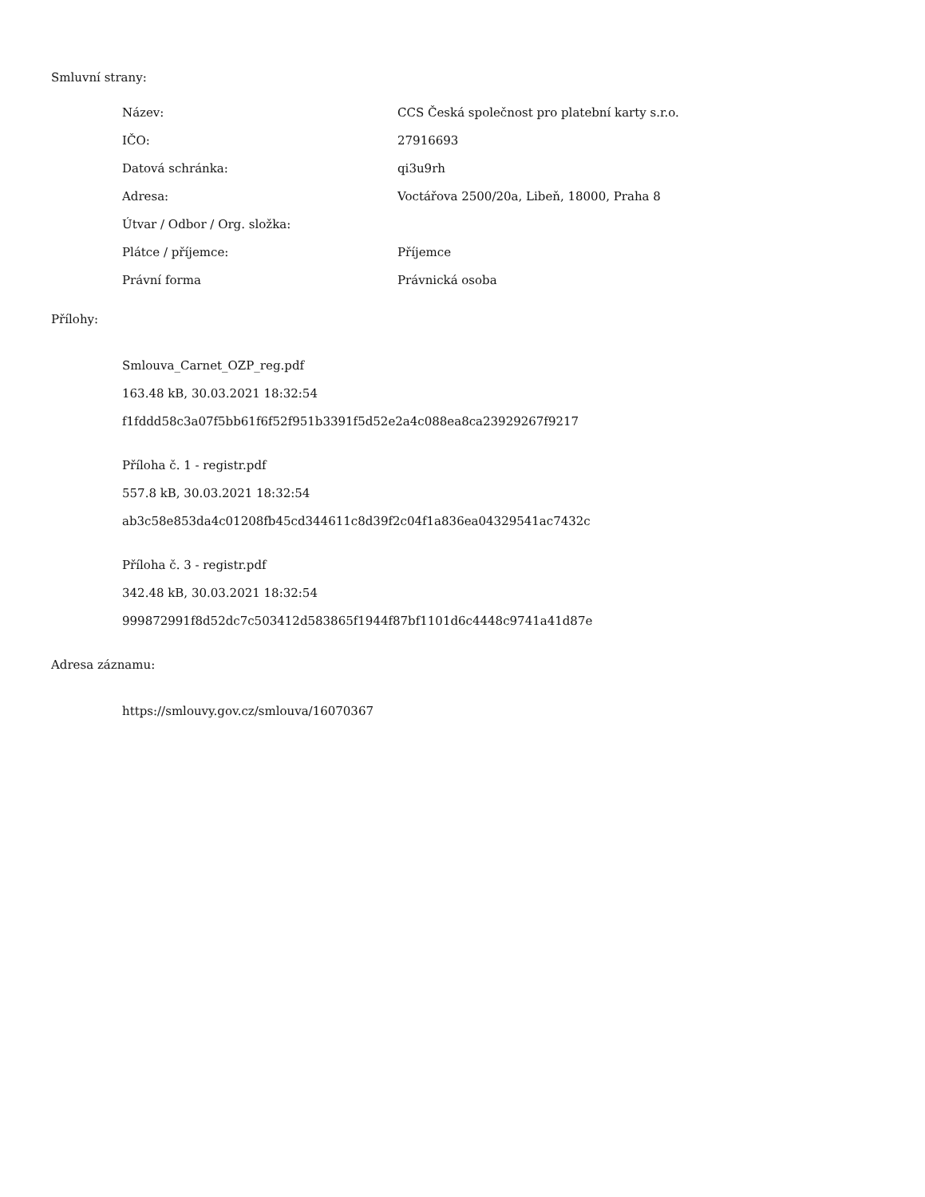Smluvní strany:
| Název: | CCS Česká společnost pro platební karty s.r.o. |
| IČO: | 27916693 |
| Datová schránka: | qi3u9rh |
| Adresa: | Voctářova 2500/20a, Libeň, 18000, Praha 8 |
| Útvar / Odbor / Org. složka: | |
| Plátce / příjemce: | Příjemce |
| Právní forma | Právnická osoba |
Přílohy:
Smlouva_Carnet_OZP_reg.pdf
163.48 kB, 30.03.2021 18:32:54
f1fddd58c3a07f5bb61f6f52f951b3391f5d52e2a4c088ea8ca23929267f9217
Příloha č. 1 - registr.pdf
557.8 kB, 30.03.2021 18:32:54
ab3c58e853da4c01208fb45cd344611c8d39f2c04f1a836ea04329541ac7432c
Příloha č. 3 - registr.pdf
342.48 kB, 30.03.2021 18:32:54
999872991f8d52dc7c503412d583865f1944f87bf1101d6c4448c9741a41d87e
Adresa záznamu:
https://smlouvy.gov.cz/smlouva/16070367